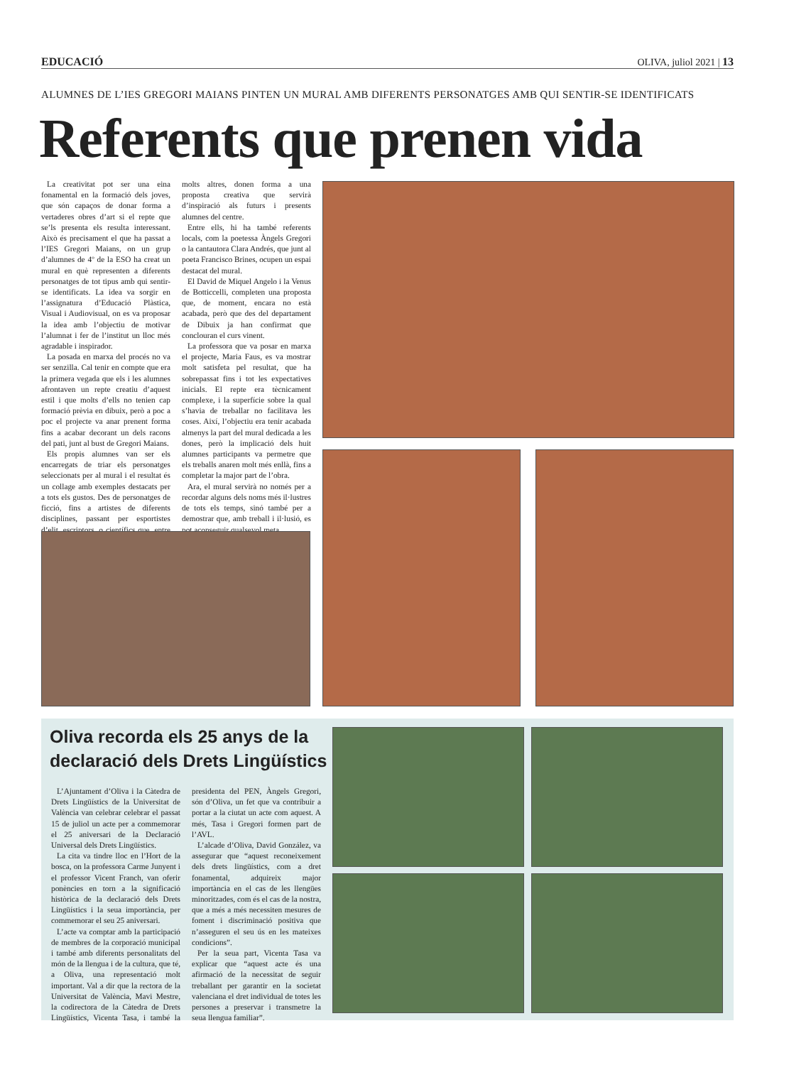EDUCACIÓ OLIVA, juliol 2021 | 13
ALUMNES DE L’IES GREGORI MAIANS PINTEN UN MURAL AMB DIFERENTS PERSONATGES AMB QUI SENTIR-SE IDENTIFICATS
Referents que prenen vida
La creativitat pot ser una eina fonamental en la formació dels joves, que són capaços de donar forma a vertaderes obres d’art si el repte que se’ls presenta els resulta interessant. Això és precisament el que ha passat a l’IES Gregori Maians, on un grup d’alumnes de 4º de la ESO ha creat un mural en què representen a diferents personatges de tot tipus amb qui sentir-se identificats. La idea va sorgir en l’assignatura d’Educació Plàstica, Visual i Audiovisual, on es va proposar la idea amb l’objectiu de motivar l’alumnat i fer de l’institut un lloc més agradable i inspirador.
La posada en marxa del procés no va ser senzilla. Cal tenir en compte que era la primera vegada que els i les alumnes afrontaven un repte creatiu d’aquest estil i que molts d’ells no tenien cap formació prèvia en dibuix, però a poc a poc el projecte va anar prenent forma fins a acabar decorant un dels racons del pati, junt al bust de Gregori Maians.
Els propis alumnes van ser els encarregats de triar els personatges seleccionats per al mural i el resultat és un collage amb exemples destacats per a tots els gustos. Des de personatges de ficció, fins a artistes de diferents disciplines, passant per esportistes d’elit, escriptors, o científics que, entre molts altres, donen forma a una proposta creativa que servirà d’inspiració als futurs i presents alumnes del centre.
Entre ells, hi ha també referents locals, com la poetessa Àngels Gregori o la cantautora Clara Andrés, que junt al poeta Francisco Brines, ocupen un espai destacat del mural.
El David de Miquel Angelo i la Venus de Botticcelli, completen una proposta que, de moment, encara no està acabada, però que des del departament de Dibuix ja han confirmat que conclouran el curs vinent.
La professora que va posar en marxa el projecte, Maria Faus, es va mostrar molt satisfeta pel resultat, que ha sobrepassat fins i tot les expectatives inicials. El repte era tècnicament complexe, i la superfície sobre la qual s’havia de treballar no facilitava les coses. Així, l’objectiu era tenir acabada almenys la part del mural dedicada a les dones, però la implicació dels huit alumnes participants va permetre que els treballs anaren molt més enllà, fins a completar la major part de l’obra.
Ara, el mural servirà no només per a recordar alguns dels noms més il·lustres de tots els temps, sinó també per a demostrar que, amb treball i il·lusió, es pot aconseguir qualsevol meta.
Oliva recorda els 25 anys de la declaració dels Drets Lingüístics
L’Ajuntament d’Oliva i la Càtedra de Drets Lingüístics de la Universitat de València van celebrar celebrar el passat 15 de juliol un acte per a commemorar el 25 aniversari de la Declaració Universal dels Drets Lingüístics.
La cita va tindre lloc en l’Hort de la bosca, on la professora Carme Junyent i el professor Vicent Franch, van oferir ponències en torn a la significació històrica de la declaració dels Drets Lingüístics i la seua importància, per commemorar el seu 25 aniversari.
L’acte va comptar amb la participació de membres de la corporació municipal i també amb diferents personalitats del món de la llengua i de la cultura, que té, a Oliva, una representació molt important. Val a dir que la rectora de la Universitat de València, Mavi Mestre, la codirectora de la Càtedra de Drets Lingüístics, Vicenta Tasa, i també la presidenta del PEN, Àngels Gregori, són d’Oliva, un fet que va contribuir a portar a la ciutat un acte com aquest. A més, Tasa i Gregori formen part de l’AVL.
L’alcade d’Oliva, David González, va assegurar que “aquest reconeixement dels drets lingüístics, com a dret fonamental, adquireix major importància en el cas de les llengües minoritzades, com és el cas de la nostra, que a més a més necessiten mesures de foment i discriminació positiva que n’asseguren el seu ús en les mateixes condicions”.
Per la seua part, Vicenta Tasa va explicar que “aquest acte és una afirmació de la necessitat de seguir treballant per garantir en la societat valenciana el dret individual de totes les persones a preservar i transmetre la seua llengua familiar”.